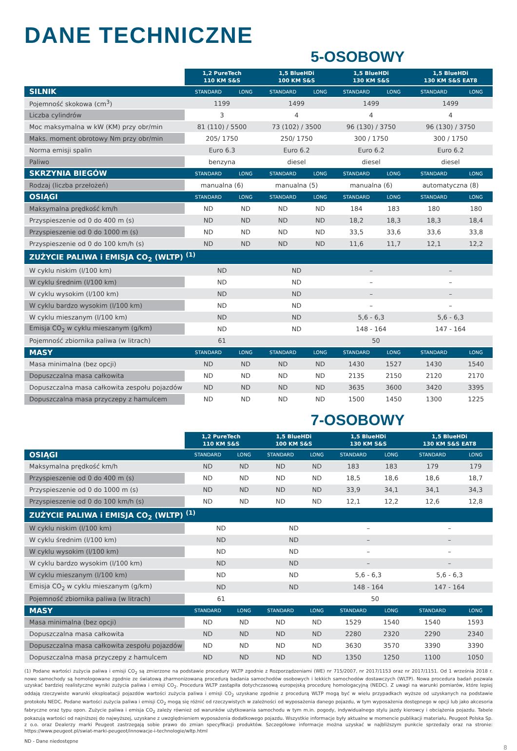DANE TECHNICZNE
5-OSOBOWY
| | 1,2 PureTech 110 KM S&S | | 1,5 BlueHDi 100 KM S&S | | 1,5 BlueHDi 130 KM S&S | | 1,5 BlueHDi 130 KM S&S EAT8 | |
| --- | --- | --- | --- | --- | --- | --- | --- | --- |
| SILNIK | STANDARD | LONG | STANDARD | LONG | STANDARD | LONG | STANDARD | LONG |
| Pojemność skokowa (cm<sup>3</sup>) | 1199 | | 1499 | | 1499 | | 1499 | |
| Liczba cylindrów | 3 | | 4 | | 4 | | 4 | |
| Moc maksymalna w kW (KM) przy obr/min | 81 (110) / 5500 | | 73 (102) / 3500 | | 96 (130) / 3750 | | 96 (130) / 3750 | |
| Maks. moment obrotowy Nm przy obr/min | 205/ 1750 | | 250/ 1750 | | 300 / 1750 | | 300 / 1750 | |
| Norma emisji spalin | Euro 6.3 | | Euro 6.2 | | Euro 6.2 | | Euro 6.2 | |
| Paliwo | benzyna | | diesel | | diesel | | diesel | |
| SKRZYNIA BIEGÓW | STANDARD | LONG | STANDARD | LONG | STANDARD | LONG | STANDARD | LONG |
| Rodzaj (liczba przełożeń) | manualna (6) | | manualna (5) | | manualna (6) | | automatyczna (8) | |
| OSIĄGI | STANDARD | LONG | STANDARD | LONG | STANDARD | LONG | STANDARD | LONG |
| Maksymalna prędkość km/h | ND | ND | ND | ND | 184 | 183 | 180 | 180 |
| Przyspieszenie od 0 do 400 m (s) | ND | ND | ND | ND | 18,2 | 18,3 | 18,3 | 18,4 |
| Przyspieszenie od 0 do 1000 m (s) | ND | ND | ND | ND | 33,5 | 33,6 | 33,6 | 33,8 |
| Przyspieszenie od 0 do 100 km/h (s) | ND | ND | ND | ND | 11,6 | 11,7 | 12,1 | 12,2 |
| ZUŻYCIE PALIWA i EMISJA CO<sub>2</sub> (WLTP) <sup>(1)</sup> | | | | | | | | |
| W cyklu niskim (l/100 km) | ND | | ND | | – | | – | |
| W cyklu średnim (l/100 km) | ND | | ND | | – | | – | |
| W cyklu wysokim (l/100 km) | ND | | ND | | – | | – | |
| W cyklu bardzo wysokim (l/100 km) | ND | | ND | | – | | – | |
| W cyklu mieszanym (l/100 km) | ND | | ND | | 5,6 - 6,3 | | 5,6 - 6,3 | |
| Emisja CO<sub>2</sub> w cyklu mieszanym (g/km) | ND | | ND | | 148 - 164 | | 147 - 164 | |
| Pojemność zbiornika paliwa (w litrach) | 61 | | 50 | | | | | |
| MASY | STANDARD | LONG | STANDARD | LONG | STANDARD | LONG | STANDARD | LONG |
| Masa minimalna (bez opcji) | ND | ND | ND | ND | 1430 | 1527 | 1430 | 1540 |
| Dopuszczalna masa całkowita | ND | ND | ND | ND | 2135 | 2150 | 2120 | 2170 |
| Dopuszczalna masa całkowita zespołu pojazdów | ND | ND | ND | ND | 3635 | 3600 | 3420 | 3395 |
| Dopuszczalna masa przyczepy z hamulcem | ND | ND | ND | ND | 1500 | 1450 | 1300 | 1225 |
7-OSOBOWY
| | 1,2 PureTech 110 KM S&S | | 1,5 BlueHDi 100 KM S&S | | 1,5 BlueHDi 130 KM S&S | | 1,5 BlueHDi 130 KM S&S EAT8 | |
| --- | --- | --- | --- | --- | --- | --- | --- | --- |
| OSIĄGI | STANDARD | LONG | STANDARD | LONG | STANDARD | LONG | STANDARD | LONG |
| Maksymalna prędkość km/h | ND | ND | ND | ND | 183 | 183 | 179 | 179 |
| Przyspieszenie od 0 do 400 m (s) | ND | ND | ND | ND | 18,5 | 18,6 | 18,6 | 18,7 |
| Przyspieszenie od 0 do 1000 m (s) | ND | ND | ND | ND | 33,9 | 34,1 | 34,1 | 34,3 |
| Przyspieszenie od 0 do 100 km/h (s) | ND | ND | ND | ND | 12,1 | 12,2 | 12,6 | 12,8 |
| ZUŻYCIE PALIWA i EMISJA CO<sub>2</sub> (WLTP) <sup>(1)</sup> | | | | | | | | |
| W cyklu niskim (l/100 km) | ND | | ND | | – | | – | |
| W cyklu średnim (l/100 km) | ND | | ND | | – | | – | |
| W cyklu wysokim (l/100 km) | ND | | ND | | – | | – | |
| W cyklu bardzo wysokim (l/100 km) | ND | | ND | | – | | – | |
| W cyklu mieszanym (l/100 km) | ND | | ND | | 5,6 - 6,3 | | 5,6 - 6,3 | |
| Emisja CO<sub>2</sub> w cyklu mieszanym (g/km) | ND | | ND | | 148 - 164 | | 147 - 164 | |
| Pojemność zbiornika paliwa (w litrach) | 61 | | 50 | | | | | |
| MASY | STANDARD | LONG | STANDARD | LONG | STANDARD | LONG | STANDARD | LONG |
| Masa minimalna (bez opcji) | ND | ND | ND | ND | 1529 | 1540 | 1540 | 1593 |
| Dopuszczalna masa całkowita | ND | ND | ND | ND | 2280 | 2320 | 2290 | 2340 |
| Dopuszczalna masa całkowita zespołu pojazdów | ND | ND | ND | ND | 3630 | 3570 | 3390 | 3390 |
| Dopuszczalna masa przyczepy z hamulcem | ND | ND | ND | ND | 1350 | 1250 | 1100 | 1050 |
(1) Podane wartości zużycia paliwa i emisji CO<sub>2</sub> są zmierzone na podstawie procedury WLTP zgodnie z Rozporządzeniami (WE) nr 715/2007, nr 2017/1153 oraz nr 2017/1151. Od 1 września 2018 r. nowe samochody są homologowane zgodnie ze światową zharmonizowaną procedurą badania samochodów osobowych i lekkich samochodów dostawczych (WLTP). Nowa procedura badań pozwala uzyskać bardziej realistyczne wyniki zużycia paliwa i emisji CO<sub>2</sub>. Procedura WLTP zastąpiła dotychczasową europejską procedurę homologacyjną (NEDC). Z uwagi na warunki pomiarów, które lepiej oddają rzeczywiste warunki eksploatacji pojazdów wartości zużycia paliwa i emisji CO<sub>2</sub> uzyskane zgodnie z procedurą WLTP mogą być w wielu przypadkach wyższe od uzyskanych na podstawie protokołu NEDC. Podane wartości zużycia paliwa i emisji CO<sub>2</sub> mogą się różnić od rzeczywistych w zależności od wyposażenia danego pojazdu, w tym wyposażenia dostępnego w opcji lub jako akcesoria fabryczne oraz typu opon. Zużycie paliwa i emisja CO<sub>2</sub> zależy również od warunków użytkowania samochodu w tym m.in. pogody, indywidualnego stylu jazdy kierowcy i obciążenia pojazdu. Tabele pokazują wartości od najniższej do najwyższej, uzyskane z uwzględnieniem wyposażenia dodatkowego pojazdu. Wszystkie informacje były aktualne w momencie publikacji materiału. Peugeot Polska Sp. z o.o. oraz Dealerzy marki Peugeot zastrzegają sobie prawo do zmian specyfikacji produktów. Szczegółowe informacje można uzyskać w najbliższym punkcie sprzedaży oraz na stronie: https://www.peugeot.pl/swiat-marki-peugeot/innowacje-i-technologie/wltp.html
ND - Dane niedostępne
8